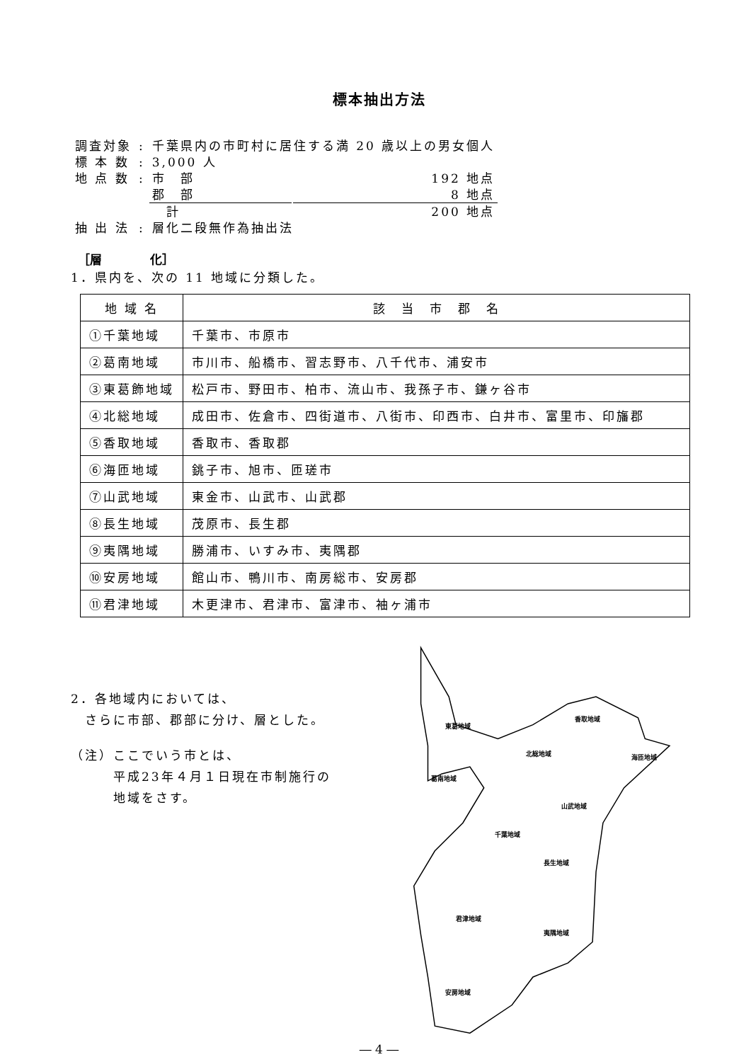標本抽出方法
| 調査対象 | : | 千葉県内の市町村に居住する満 20 歳以上の男女個人 | |
| 標 本 数 | : | 3,000 人 | |
| 地 点 数 | : | 市 部 | 192 地点 |
| | | 郡 部 | 8 地点 |
| | | 計 | 200 地点 |
| 抽 出 法 | : | 層化二段無作為抽出法 | |
［層　　　　化］
1．県内を、次の 11 地域に分類した。
| 地 域 名 | 該 当 市 郡 名 |
| --- | --- |
| ①千葉地域 | 千葉市、市原市 |
| ②葛南地域 | 市川市、船橋市、習志野市、八千代市、浦安市 |
| ③東葛飾地域 | 松戸市、野田市、柏市、流山市、我孫子市、鎌ヶ谷市 |
| ④北総地域 | 成田市、佐倉市、四街道市、八街市、印西市、白井市、富里市、印旛郡 |
| ⑤香取地域 | 香取市、香取郡 |
| ⑥海匝地域 | 銚子市、旭市、匝瑳市 |
| ⑦山武地域 | 東金市、山武市、山武郡 |
| ⑧長生地域 | 茂原市、長生郡 |
| ⑨夷隅地域 | 勝浦市、いすみ市、夷隅郡 |
| ⑩安房地域 | 館山市、鴨川市、南房総市、安房郡 |
| ⑪君津地域 | 木更津市、君津市、富津市、袖ヶ浦市 |
2．各地域内においては、
さらに市部、郡部に分け、層とした。
（注）ここでいう市とは、
平成23年４月１日現在市制施行の
地域をさす。
東葛地域
香取地域
北総地域
海匝地域
葛南地域
山武地域
千葉地域
長生地域
君津地域
夷隅地域
安房地域
― 4 ―